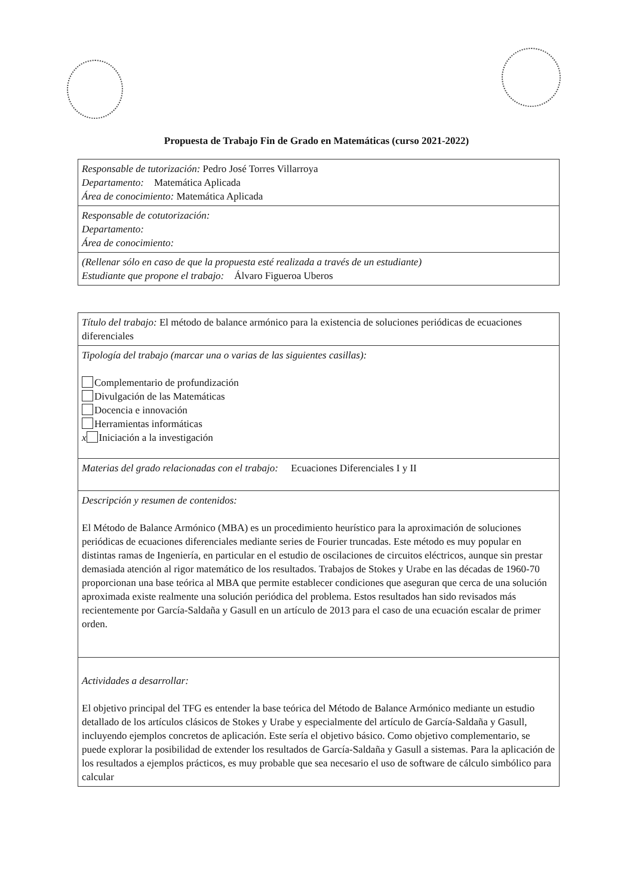Propuesta de Trabajo Fin de Grado en Matemáticas (curso 2021-2022)
| Responsable de tutorización: Pedro José Torres Villarroya Departamento: Matemática Aplicada Área de conocimiento: Matemática Aplicada |
| Responsable de cotutorización: Departamento: Área de conocimiento: |
| (Rellenar sólo en caso de que la propuesta esté realizada a través de un estudiante) Estudiante que propone el trabajo: Álvaro Figueroa Uberos |
| Título del trabajo: El método de balance armónico para la existencia de soluciones periódicas de ecuaciones diferenciales |
| Tipología del trabajo (marcar una o varias de las siguientes casillas): Complementario de profundización Divulgación de las Matemáticas Docencia e innovación Herramientas informáticas x Iniciación a la investigación |
| Materias del grado relacionadas con el trabajo: Ecuaciones Diferenciales I y II |
| Descripción y resumen de contenidos: El Método de Balance Armónico (MBA) es un procedimiento heurístico para la aproximación de soluciones periódicas de ecuaciones diferenciales mediante series de Fourier truncadas. Este método es muy popular en distintas ramas de Ingeniería, en particular en el estudio de oscilaciones de circuitos eléctricos, aunque sin prestar demasiada atención al rigor matemático de los resultados. Trabajos de Stokes y Urabe en las décadas de 1960-70 proporcionan una base teórica al MBA que permite establecer condiciones que aseguran que cerca de una solución aproximada existe realmente una solución periódica del problema. Estos resultados han sido revisados más recientemente por García-Saldaña y Gasull en un artículo de 2013 para el caso de una ecuación escalar de primer orden. |
| Actividades a desarrollar: El objetivo principal del TFG es entender la base teórica del Método de Balance Armónico mediante un estudio detallado de los artículos clásicos de Stokes y Urabe y especialmente del artículo de García-Saldaña y Gasull, incluyendo ejemplos concretos de aplicación. Este sería el objetivo básico. Como objetivo complementario, se puede explorar la posibilidad de extender los resultados de García-Saldaña y Gasull a sistemas. Para la aplicación de los resultados a ejemplos prácticos, es muy probable que sea necesario el uso de software de cálculo simbólico para calcular |